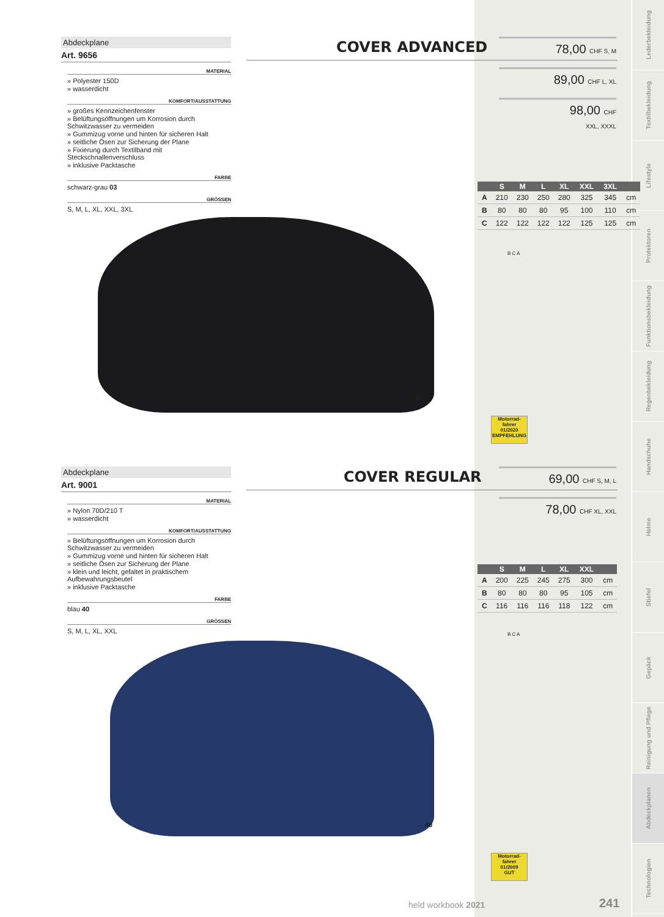Lederbekleidung
Textilbekleidung
Lifestyle
Protektoren
Funktionsbekleidung
Regenbekleidung
Handschuhe
Helme
Stiefel
Gepäck
Reinigung und Pflege
Abdeckplanen
Technologien
Abdeckplane
Art. 9656
MATERIAL
» Polyester 150D
» wasserdicht
KOMFORT/AUSSTATTUNG
» großes Kennzeichenfenster
» Belüftungsöffnungen um Korrosion durch Schwitzwasser zu vermeiden
» Gummizug vorne und hinten für sicheren Halt
» seitliche Ösen zur Sicherung der Plane
» Fixierung durch Textilband mit Steckschnallenverschluss
» inklusive Packtasche
FARBE
schwarz-grau 03
GRÖSSEN
S, M, L, XL, XXL, 3XL
COVER ADVANCED
78,00 CHF S, M
89,00 CHF L, XL
98,00 CHF
XXL, XXXL
| | S | M | L | XL | XXL | 3XL | |
| --- | --- | --- | --- | --- | --- | --- | --- |
| A | 210 | 230 | 250 | 280 | 325 | 345 | cm |
| B | 80 | 80 | 80 | 95 | 100 | 110 | cm |
| C | 122 | 122 | 122 | 122 | 125 | 125 | cm |
B C A
03
Motorrad-fahrer
01/2020
EMPFEHLUNG
Abdeckplane
Art. 9001
MATERIAL
» Nylon 70D/210 T
» wasserdicht
KOMFORT/AUSSTATTUNG
» Belüftungsöffnungen um Korrosion durch Schwitzwasser zu vermeiden
» Gummizug vorne und hinten für sicheren Halt
» seitliche Ösen zur Sicherung der Plane
» klein und leicht, gefaltet in praktischem Aufbewahrungsbeutel
» inklusive Packtasche
FARBE
blau 40
GRÖSSEN
S, M, L, XL, XXL
COVER REGULAR
69,00 CHF S, M, L
78,00 CHF XL, XXL
| | S | M | L | XL | XXL | |
| --- | --- | --- | --- | --- | --- | --- |
| A | 200 | 225 | 245 | 275 | 300 | cm |
| B | 80 | 80 | 80 | 95 | 105 | cm |
| C | 116 | 116 | 116 | 118 | 122 | cm |
B C A
40
Motorrad-fahrer
01/2009
GUT
held workbook 2021 241